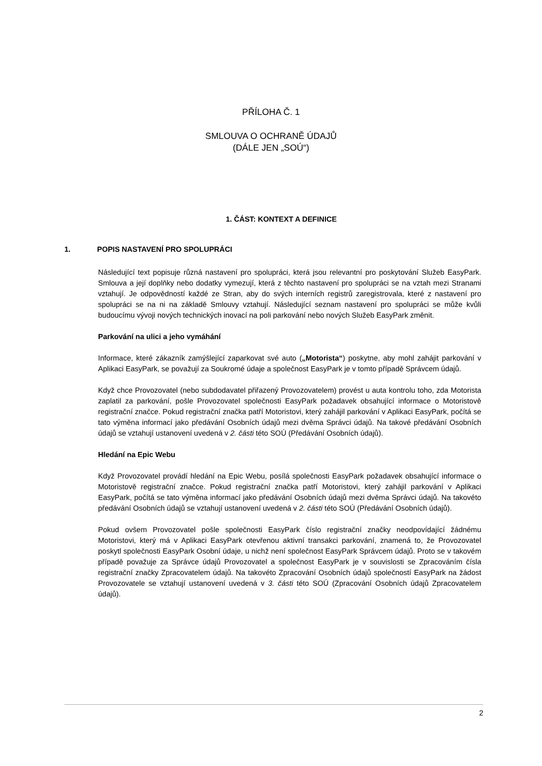PŘÍLOHA Č. 1
SMLOUVA O OCHRANĚ ÚDAJŮ
(DÁLE JEN „SOÚ“)
1. ČÁST: KONTEXT A DEFINICE
1. POPIS NASTAVENÍ PRO SPOLUPRÁCI
Následující text popisuje různá nastavení pro spolupráci, která jsou relevantní pro poskytování Služeb EasyPark. Smlouva a její doplňky nebo dodatky vymezují, která z těchto nastavení pro spolupráci se na vztah mezi Stranami vztahují. Je odpovědností každé ze Stran, aby do svých interních registrů zaregistrovala, které z nastavení pro spolupráci se na ni na základě Smlouvy vztahují. Následující seznam nastavení pro spolupráci se může kvůli budoucímu vývoji nových technických inovací na poli parkování nebo nových Služeb EasyPark změnit.
Parkování na ulici a jeho vymáhání
Informace, které zákazník zamýšlející zaparkovat své auto („Motorista“) poskytne, aby mohl zahájit parkování v Aplikaci EasyPark, se považují za Soukromé údaje a společnost EasyPark je v tomto případě Správcem údajů.
Když chce Provozovatel (nebo subdodavatel přiřazený Provozovatelem) provést u auta kontrolu toho, zda Motorista zaplatil za parkování, pošle Provozovatel společnosti EasyPark požadavek obsahující informace o Motoristově registrační značce. Pokud registrační značka patří Motoristovi, který zahájil parkování v Aplikaci EasyPark, počítá se tato výměna informací jako předávání Osobních údajů mezi dvěma Správci údajů. Na takové předávání Osobních údajů se vztahují ustanovení uvedená v 2. části této SOÚ (Předávání Osobních údajů).
Hledání na Epic Webu
Když Provozovatel provádí hledání na Epic Webu, posílá společnosti EasyPark požadavek obsahující informace o Motoristově registrační značce. Pokud registrační značka patří Motoristovi, který zahájil parkování v Aplikaci EasyPark, počítá se tato výměna informací jako předávání Osobních údajů mezi dvěma Správci údajů. Na takovéto předávání Osobních údajů se vztahují ustanovení uvedená v 2. části této SOÚ (Předávání Osobních údajů).
Pokud ovšem Provozovatel pošle společnosti EasyPark číslo registrační značky neodpovídající žádnému Motoristovi, který má v Aplikaci EasyPark otevřenou aktivní transakci parkování, znamená to, že Provozovatel poskytl společnosti EasyPark Osobní údaje, u nichž není společnost EasyPark Správcem údajů. Proto se v takovém případě považuje za Správce údajů Provozovatel a společnost EasyPark je v souvislosti se Zpracováním čísla registrační značky Zpracovatelem údajů. Na takovéto Zpracování Osobních údajů společností EasyPark na žádost Provozovatele se vztahují ustanovení uvedená v 3. části této SOÚ (Zpracování Osobních údajů Zpracovatelem údajů).
2